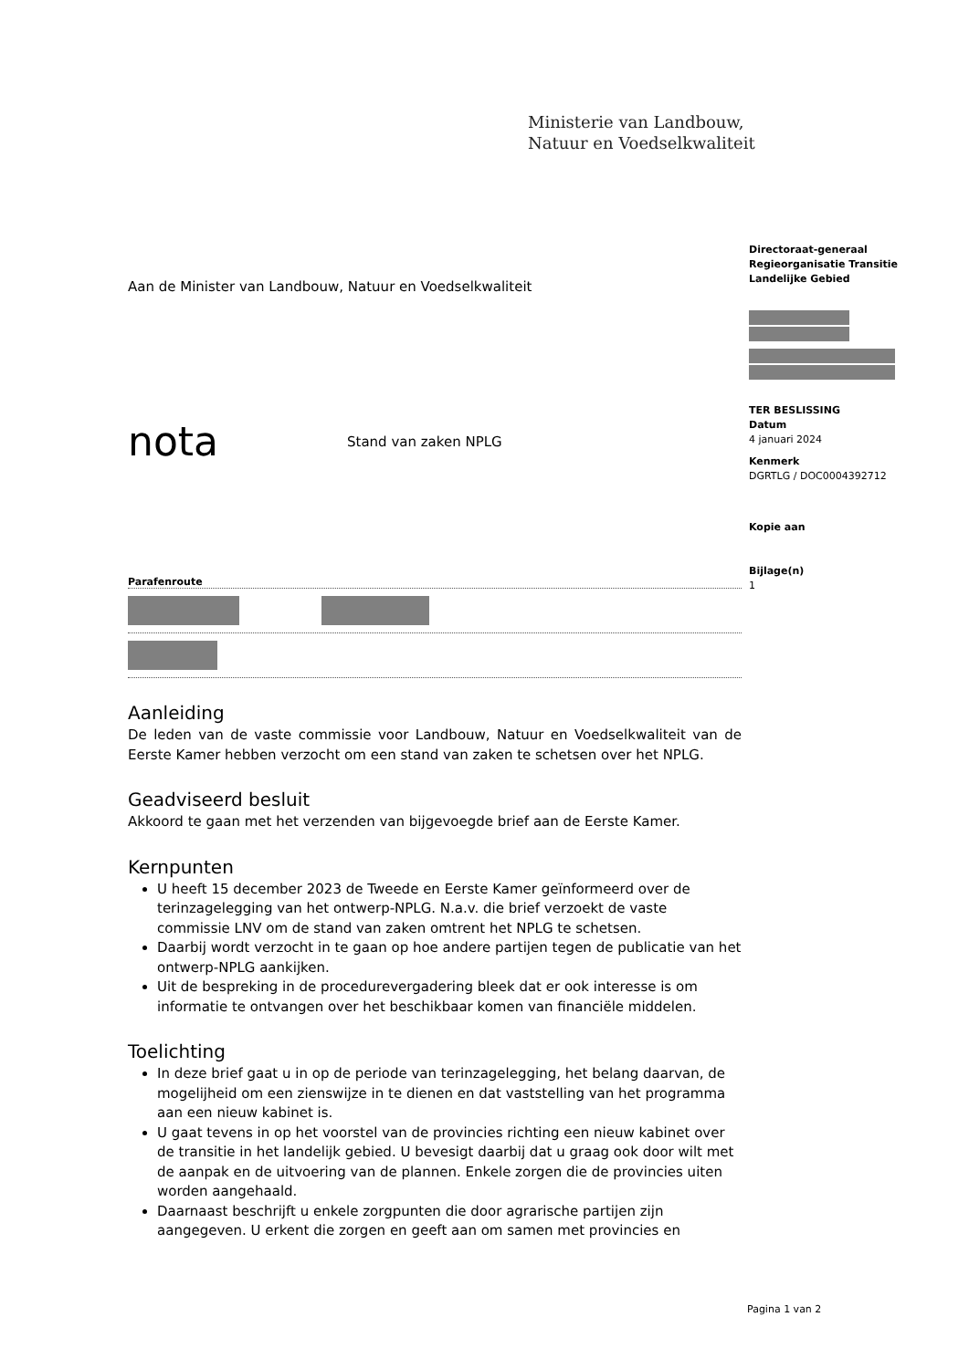Ministerie van Landbouw,
Natuur en Voedselkwaliteit
Directoraat-generaal
Regieorganisatie Transitie
Landelijke Gebied
TER BESLISSING
Datum
4 januari 2024
Kenmerk
DGRTLG / DOC0004392712
Kopie aan
Bijlage(n)
1
Aan de Minister van Landbouw, Natuur en Voedselkwaliteit
nota Stand van zaken NPLG
Parafenroute
Aanleiding
De leden van de vaste commissie voor Landbouw, Natuur en Voedselkwaliteit van de Eerste Kamer hebben verzocht om een stand van zaken te schetsen over het NPLG.
Geadviseerd besluit
Akkoord te gaan met het verzenden van bijgevoegde brief aan de Eerste Kamer.
Kernpunten
U heeft 15 december 2023 de Tweede en Eerste Kamer geïnformeerd over de terinzagelegging van het ontwerp-NPLG. N.a.v. die brief verzoekt de vaste commissie LNV om de stand van zaken omtrent het NPLG te schetsen.
Daarbij wordt verzocht in te gaan op hoe andere partijen tegen de publicatie van het ontwerp-NPLG aankijken.
Uit de bespreking in de procedurevergadering bleek dat er ook interesse is om informatie te ontvangen over het beschikbaar komen van financiële middelen.
Toelichting
In deze brief gaat u in op de periode van terinzagelegging, het belang daarvan, de mogelijheid om een zienswijze in te dienen en dat vaststelling van het programma aan een nieuw kabinet is.
U gaat tevens in op het voorstel van de provincies richting een nieuw kabinet over de transitie in het landelijk gebied. U bevesigt daarbij dat u graag ook door wilt met de aanpak en de uitvoering van de plannen. Enkele zorgen die de provincies uiten worden aangehaald.
Daarnaast beschrijft u enkele zorgpunten die door agrarische partijen zijn aangegeven. U erkent die zorgen en geeft aan om samen met provincies en
Pagina 1 van 2